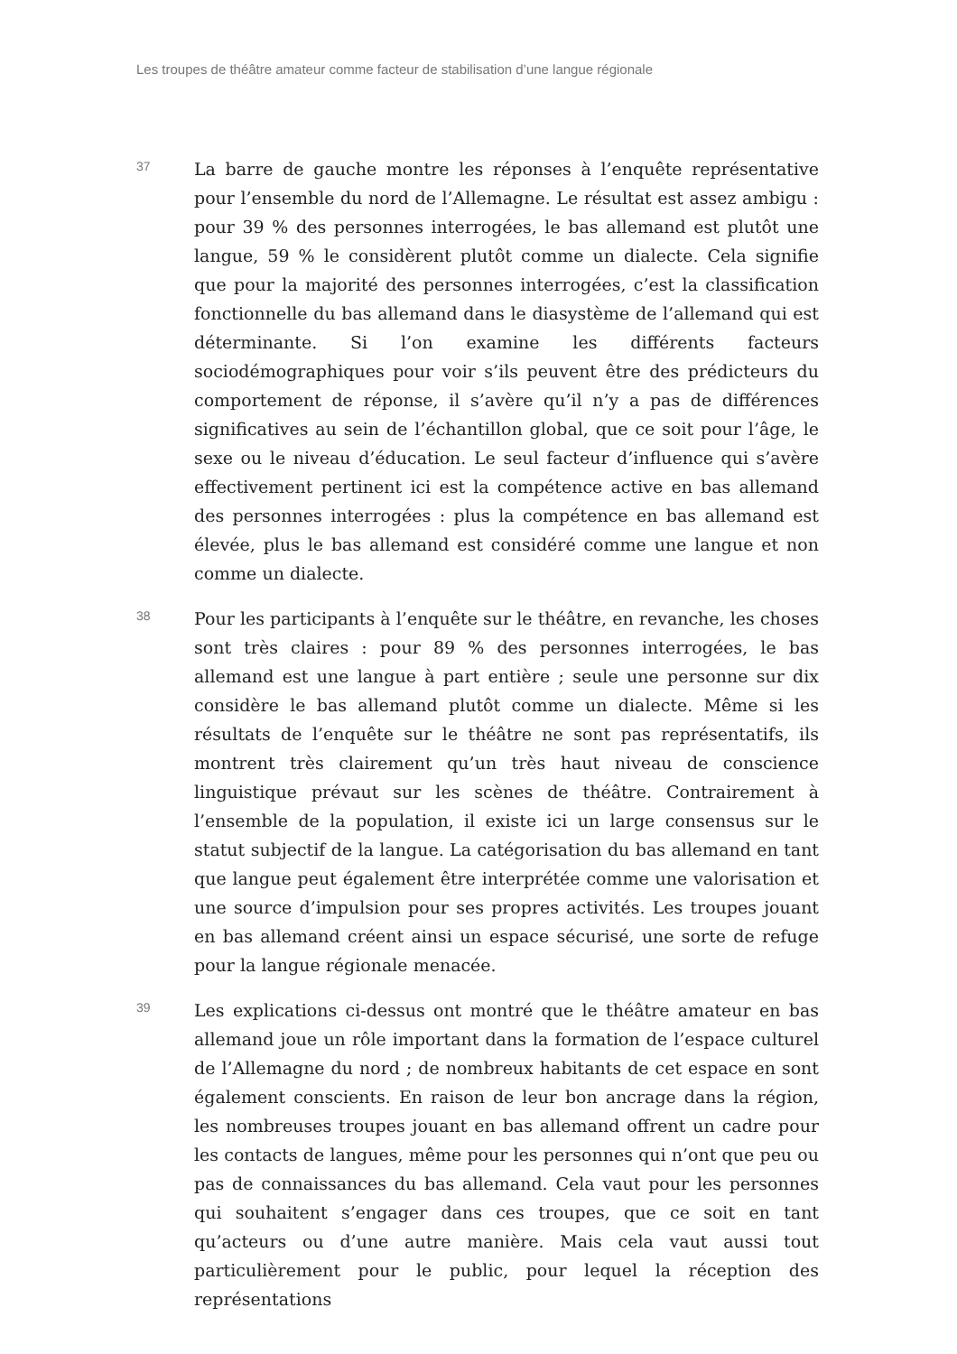Les troupes de théâtre amateur comme facteur de stabilisation d’une langue régionale
37
La barre de gauche montre les réponses à l’enquête représentative pour l’ensemble du nord de l’Allemagne. Le résultat est assez ambigu : pour 39 % des personnes interrogées, le bas allemand est plutôt une langue, 59 % le considèrent plutôt comme un dialecte. Cela signifie que pour la majorité des personnes interrogées, c’est la classification fonctionnelle du bas allemand dans le diasystème de l’allemand qui est déterminante. Si l’on examine les différents facteurs sociodémographiques pour voir s’ils peuvent être des prédicteurs du comportement de réponse, il s’avère qu’il n’y a pas de différences significatives au sein de l’échantillon global, que ce soit pour l’âge, le sexe ou le niveau d’éducation. Le seul facteur d’influence qui s’avère effectivement pertinent ici est la compétence active en bas allemand des personnes interrogées : plus la compétence en bas allemand est élevée, plus le bas allemand est considéré comme une langue et non comme un dialecte.
38
Pour les participants à l’enquête sur le théâtre, en revanche, les choses sont très claires : pour 89 % des personnes interrogées, le bas allemand est une langue à part entière ; seule une personne sur dix considère le bas allemand plutôt comme un dialecte. Même si les résultats de l’enquête sur le théâtre ne sont pas représentatifs, ils montrent très clairement qu’un très haut niveau de conscience linguistique prévaut sur les scènes de théâtre. Contrairement à l’ensemble de la population, il existe ici un large consensus sur le statut subjectif de la langue. La catégorisation du bas allemand en tant que langue peut également être interprétée comme une valorisation et une source d’impulsion pour ses propres activités. Les troupes jouant en bas allemand créent ainsi un espace sécurisé, une sorte de refuge pour la langue régionale menacée.
39
Les explications ci-dessus ont montré que le théâtre amateur en bas allemand joue un rôle important dans la formation de l’espace culturel de l’Allemagne du nord ; de nombreux habitants de cet espace en sont également conscients. En raison de leur bon ancrage dans la région, les nombreuses troupes jouant en bas allemand offrent un cadre pour les contacts de langues, même pour les personnes qui n’ont que peu ou pas de connaissances du bas allemand. Cela vaut pour les personnes qui souhaitent s’engager dans ces troupes, que ce soit en tant qu’acteurs ou d’une autre manière. Mais cela vaut aussi tout particulièrement pour le public, pour lequel la réception des représentations